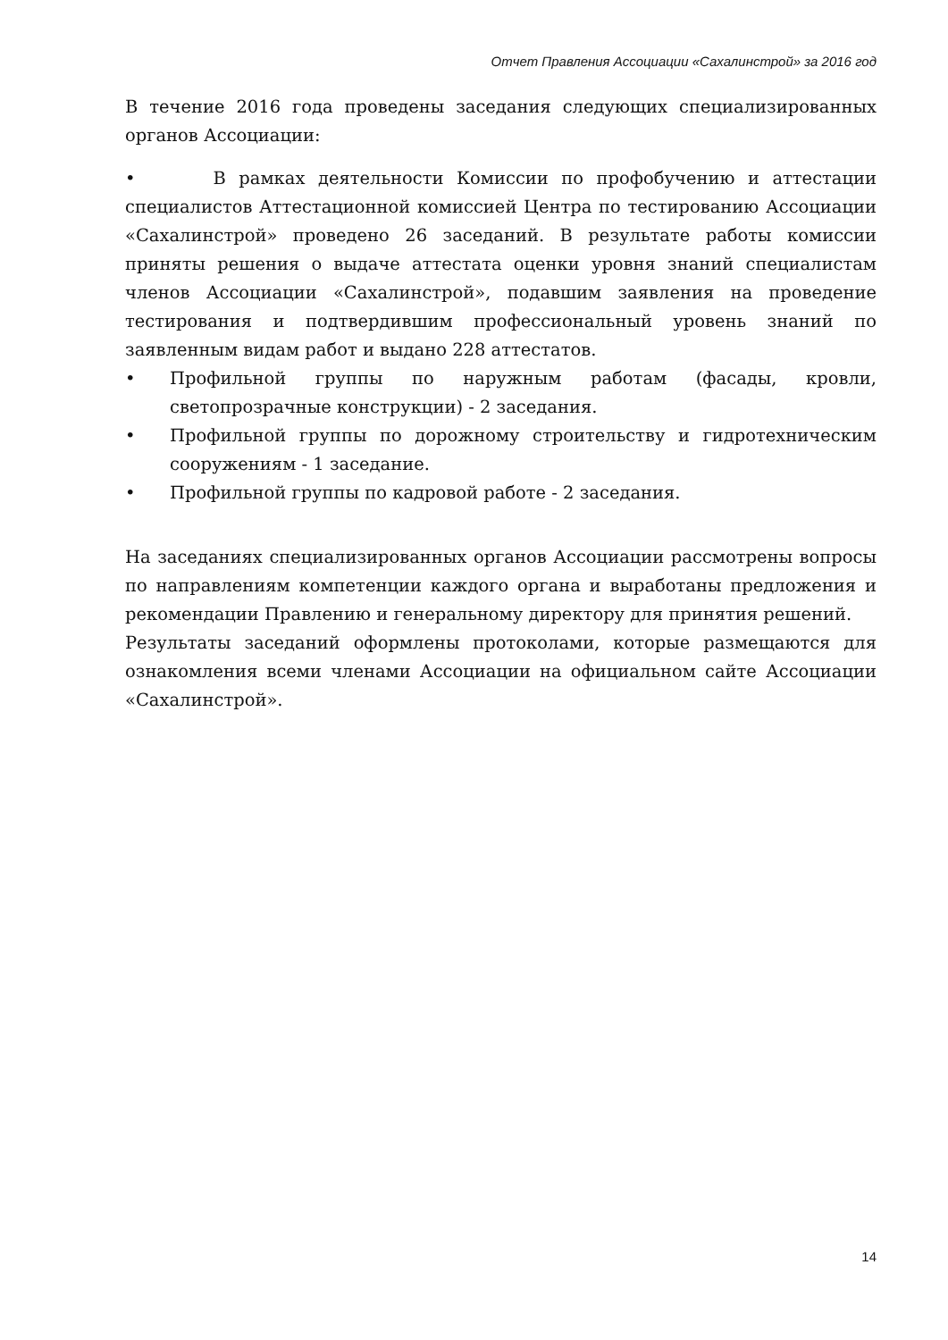Отчет Правления Ассоциации «Сахалинстрой» за 2016 год
В течение 2016 года проведены заседания следующих специализированных органов Ассоциации:
• В рамках деятельности Комиссии по профобучению и аттестации специалистов Аттестационной комиссией Центра по тестированию Ассоциации «Сахалинстрой» проведено 26 заседаний. В результате работы комиссии приняты решения о выдаче аттестата оценки уровня знаний специалистам членов Ассоциации «Сахалинстрой», подавшим заявления на проведение тестирования и подтвердившим профессиональный уровень знаний по заявленным видам работ и выдано 228 аттестатов.
• Профильной группы по наружным работам (фасады, кровли, светопрозрачные конструкции) - 2 заседания.
• Профильной группы по дорожному строительству и гидротехническим сооружениям - 1 заседание.
• Профильной группы по кадровой работе - 2 заседания.
На заседаниях специализированных органов Ассоциации рассмотрены вопросы по направлениям компетенции каждого органа и выработаны предложения и рекомендации Правлению и генеральному директору для принятия решений.
Результаты заседаний оформлены протоколами, которые размещаются для ознакомления всеми членами Ассоциации на официальном сайте Ассоциации «Сахалинстрой».
14